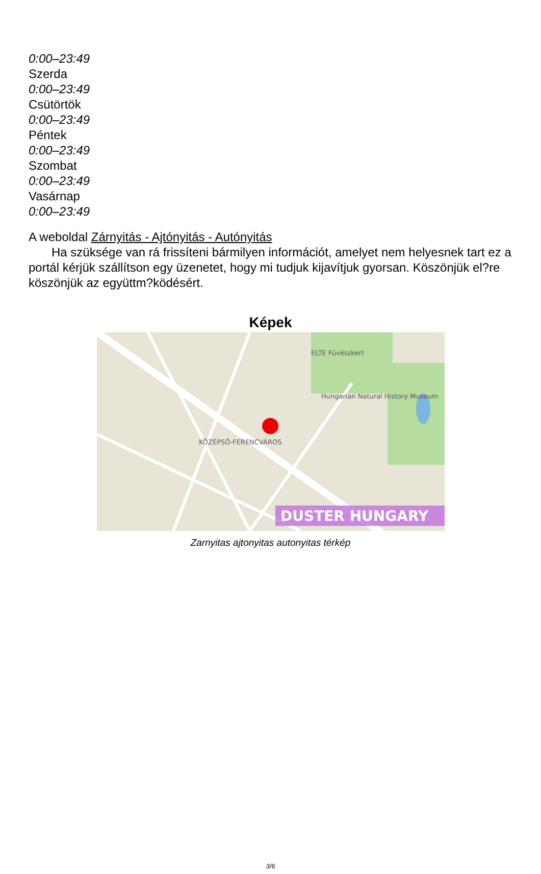0:00–23:49
Szerda
0:00–23:49
Csütörtök
0:00–23:49
Péntek
0:00–23:49
Szombat
0:00–23:49
Vasárnap
0:00–23:49
A weboldal Zárnyitás - Ajtónyitás - Autónyitás
Ha szüksége van rá frissíteni bármilyen információt, amelyet nem helyesnek tart ez a portál kérjük szállítson egy üzenetet, hogy mi tudjuk kijavítjuk gyorsan. Köszönjük el?re köszönjük az együttm?ködésért.
Képek
DUSTER HUNGARY
ELTE Füvészkert
Hungarian Natural History Museum
KÖZÉPSŐ-FERENCVÁROS
Zarnyitas ajtonyitas autonyitas térkép
3/6